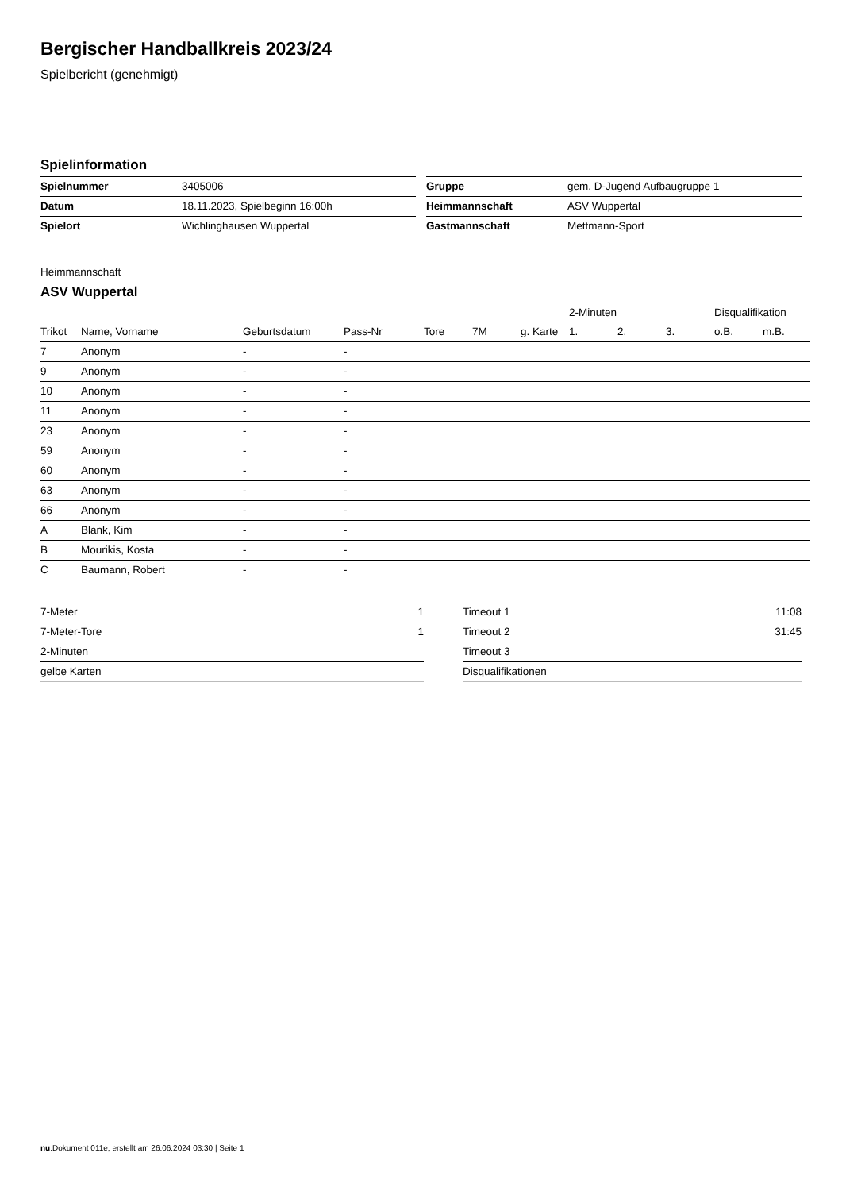Bergischer Handballkreis 2023/24
Spielbericht (genehmigt)
Spielinformation
| Spielnummer | 3405006 |
| Datum | 18.11.2023, Spielbeginn 16:00h |
| Spielort | Wichlinghausen Wuppertal |
| Gruppe | gem. D-Jugend Aufbaugruppe 1 |
| Heimmannschaft | ASV Wuppertal |
| Gastmannschaft | Mettmann-Sport |
Heimmannschaft
ASV Wuppertal
| | | | | | | | 2-Minuten | | | Disqualifikation | |
| --- | --- | --- | --- | --- | --- | --- | --- | --- | --- | --- | --- |
| Trikot | Name, Vorname | Geburtsdatum | Pass-Nr | Tore | 7M | g. Karte | 1. | 2. | 3. | o.B. | m.B. |
| 7 | Anonym | - | - | | | | | | | | |
| 9 | Anonym | - | - | | | | | | | | |
| 10 | Anonym | - | - | | | | | | | | |
| 11 | Anonym | - | - | | | | | | | | |
| 23 | Anonym | - | - | | | | | | | | |
| 59 | Anonym | - | - | | | | | | | | |
| 60 | Anonym | - | - | | | | | | | | |
| 63 | Anonym | - | - | | | | | | | | |
| 66 | Anonym | - | - | | | | | | | | |
| A | Blank, Kim | - | - | | | | | | | | |
| B | Mourikis, Kosta | - | - | | | | | | | | |
| C | Baumann, Robert | - | - | | | | | | | | |
| 7-Meter | 1 |
| 7-Meter-Tore | 1 |
| 2-Minuten | |
| gelbe Karten | |
| Timeout 1 | 11:08 |
| Timeout 2 | 31:45 |
| Timeout 3 | |
| Disqualifikationen | |
nu.Dokument 011e, erstellt am 26.06.2024 03:30 | Seite 1